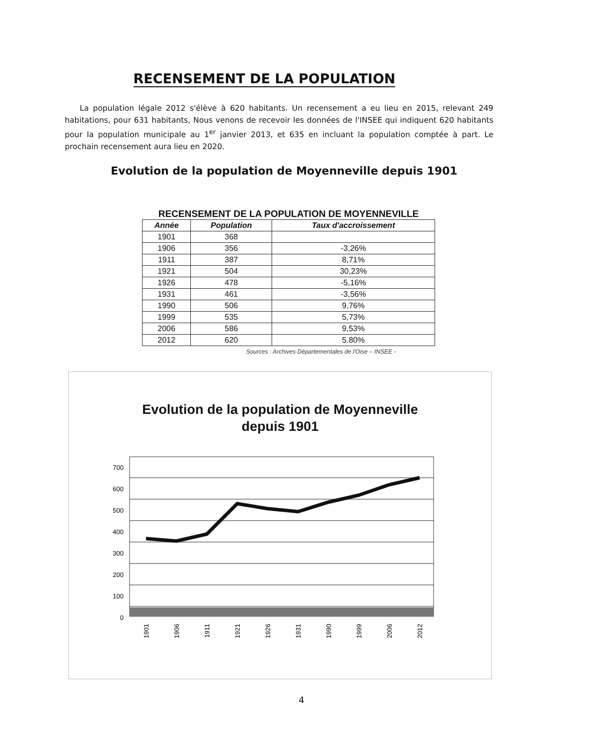RECENSEMENT DE LA POPULATION
La population légale 2012 s'élève à 620 habitants. Un recensement a eu lieu en 2015, relevant 249 habitations, pour 631 habitants, Nous venons de recevoir les données de l'INSEE qui indiquent 620 habitants pour la population municipale au 1<sup>er</sup> janvier 2013, et 635 en incluant la population comptée à part. Le prochain recensement aura lieu en 2020.
Evolution de la population de Moyenneville depuis 1901
RECENSEMENT DE LA POPULATION DE MOYENNEVILLE
| Année | Population | Taux d'accroissement |
| --- | --- | --- |
| 1901 | 368 | |
| 1906 | 356 | -3,26% |
| 1911 | 387 | 8,71% |
| 1921 | 504 | 30,23% |
| 1926 | 478 | -5,16% |
| 1931 | 461 | -3,56% |
| 1990 | 506 | 9,76% |
| 1999 | 535 | 5,73% |
| 2006 | 586 | 9,53% |
| 2012 | 620 | 5.80% |
Sources : Archives Départementales de l'Oise – INSEE -
Evolution de la population de Moyenneville
depuis 1901
700
600
500
400
300
200
100
0
1901
1906
1911
1921
1926
1931
1990
1999
2006
2012
4